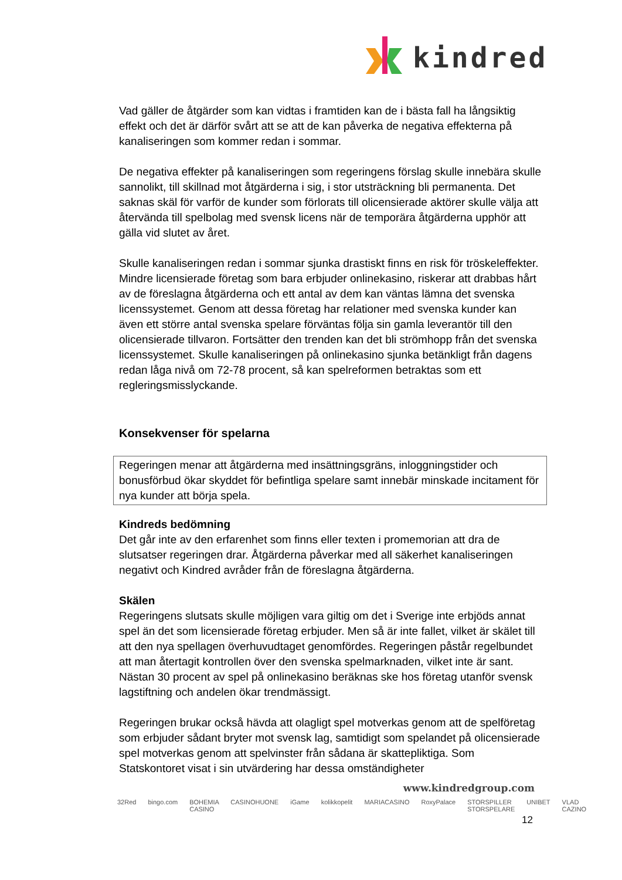kindred
Vad gäller de åtgärder som kan vidtas i framtiden kan de i bästa fall ha långsiktig effekt och det är därför svårt att se att de kan påverka de negativa effekterna på kanaliseringen som kommer redan i sommar.
De negativa effekter på kanaliseringen som regeringens förslag skulle innebära skulle sannolikt, till skillnad mot åtgärderna i sig, i stor utsträckning bli permanenta. Det saknas skäl för varför de kunder som förlorats till olicensierade aktörer skulle välja att återvända till spelbolag med svensk licens när de temporära åtgärderna upphör att gälla vid slutet av året.
Skulle kanaliseringen redan i sommar sjunka drastiskt finns en risk för tröskeleffekter. Mindre licensierade företag som bara erbjuder onlinekasino, riskerar att drabbas hårt av de föreslagna åtgärderna och ett antal av dem kan väntas lämna det svenska licenssystemet. Genom att dessa företag har relationer med svenska kunder kan även ett större antal svenska spelare förväntas följa sin gamla leverantör till den olicensierade tillvaron. Fortsätter den trenden kan det bli strömhopp från det svenska licenssystemet. Skulle kanaliseringen på onlinekasino sjunka betänkligt från dagens redan låga nivå om 72-78 procent, så kan spelreformen betraktas som ett regleringsmisslyckande.
Konsekvenser för spelarna
Regeringen menar att åtgärderna med insättningsgräns, inloggningstider och bonusförbud ökar skyddet för befintliga spelare samt innebär minskade incitament för nya kunder att börja spela.
Kindreds bedömning
Det går inte av den erfarenhet som finns eller texten i promemorian att dra de slutsatser regeringen drar. Åtgärderna påverkar med all säkerhet kanaliseringen negativt och Kindred avråder från de föreslagna åtgärderna.
Skälen
Regeringens slutsats skulle möjligen vara giltig om det i Sverige inte erbjöds annat spel än det som licensierade företag erbjuder. Men så är inte fallet, vilket är skälet till att den nya spellagen överhuvudtaget genomfördes. Regeringen påstår regelbundet att man återtagit kontrollen över den svenska spelmarknaden, vilket inte är sant. Nästan 30 procent av spel på onlinekasino beräknas ske hos företag utanför svensk lagstiftning och andelen ökar trendmässigt.
Regeringen brukar också hävda att olagligt spel motverkas genom att de spelföretag som erbjuder sådant bryter mot svensk lag, samtidigt som spelandet på olicensierade spel motverkas genom att spelvinster från sådana är skattepliktiga. Som Statskontoret visat i sin utvärdering har dessa omständigheter
www.kindredgroup.com
32Red bingo.com BOHEMIA CASINO CASINOHUONE iGame kolikkopelit MARIACASINO RoxyPalace STORSPILLER STORSPELARE UNIBET VLAD CAZINO
12